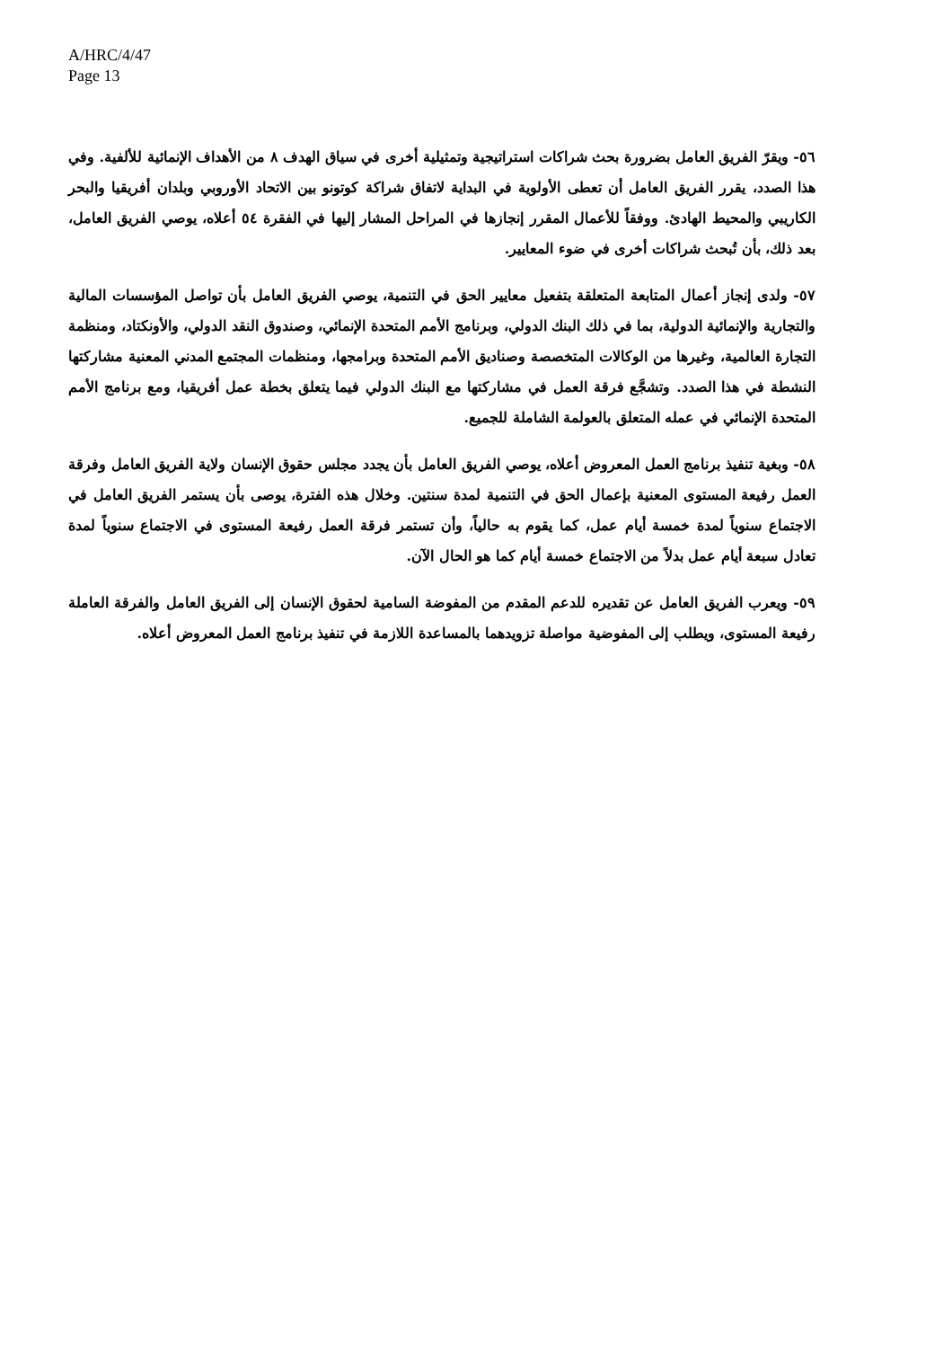A/HRC/4/47
Page 13
٥٦- ويقرّ الفريق العامل بضرورة بحث شراكات استراتيجية وتمثيلية أخرى في سياق الهدف ٨ من الأهداف الإنمائية للألفية. وفي هذا الصدد، يقرر الفريق العامل أن تعطى الأولوية في البداية لاتفاق شراكة كوتونو بين الاتحاد الأوروبي وبلدان أفريقيا والبحر الكاريبي والمحيط الهادئ. ووفقاً للأعمال المقرر إنجازها في المراحل المشار إليها في الفقرة ٥٤ أعلاه، يوصي الفريق العامل، بعد ذلك، بأن تُبحث شراكات أخرى في ضوء المعايير.
٥٧- ولدى إنجاز أعمال المتابعة المتعلقة بتفعيل معايير الحق في التنمية، يوصي الفريق العامل بأن تواصل المؤسسات المالية والتجارية والإنمائية الدولية، بما في ذلك البنك الدولي، وبرنامج الأمم المتحدة الإنمائي، وصندوق النقد الدولي، والأونكتاد، ومنظمة التجارة العالمية، وغيرها من الوكالات المتخصصة وصناديق الأمم المتحدة وبرامجها، ومنظمات المجتمع المدني المعنية مشاركتها النشطة في هذا الصدد. وتشجَّع فرقة العمل في مشاركتها مع البنك الدولي فيما يتعلق بخطة عمل أفريقيا، ومع برنامج الأمم المتحدة الإنمائي في عمله المتعلق بالعولمة الشاملة للجميع.
٥٨- وبغية تنفيذ برنامج العمل المعروض أعلاه، يوصي الفريق العامل بأن يجدد مجلس حقوق الإنسان ولاية الفريق العامل وفرقة العمل رفيعة المستوى المعنية بإعمال الحق في التنمية لمدة سنتين. وخلال هذه الفترة، يوصى بأن يستمر الفريق العامل في الاجتماع سنوياً لمدة خمسة أيام عمل، كما يقوم به حالياً، وأن تستمر فرقة العمل رفيعة المستوى في الاجتماع سنوياً لمدة تعادل سبعة أيام عمل بدلاً من الاجتماع خمسة أيام كما هو الحال الآن.
٥٩- ويعرب الفريق العامل عن تقديره للدعم المقدم من المفوضة السامية لحقوق الإنسان إلى الفريق العامل والفرقة العاملة رفيعة المستوى، ويطلب إلى المفوضية مواصلة تزويدهما بالمساعدة اللازمة في تنفيذ برنامج العمل المعروض أعلاه.